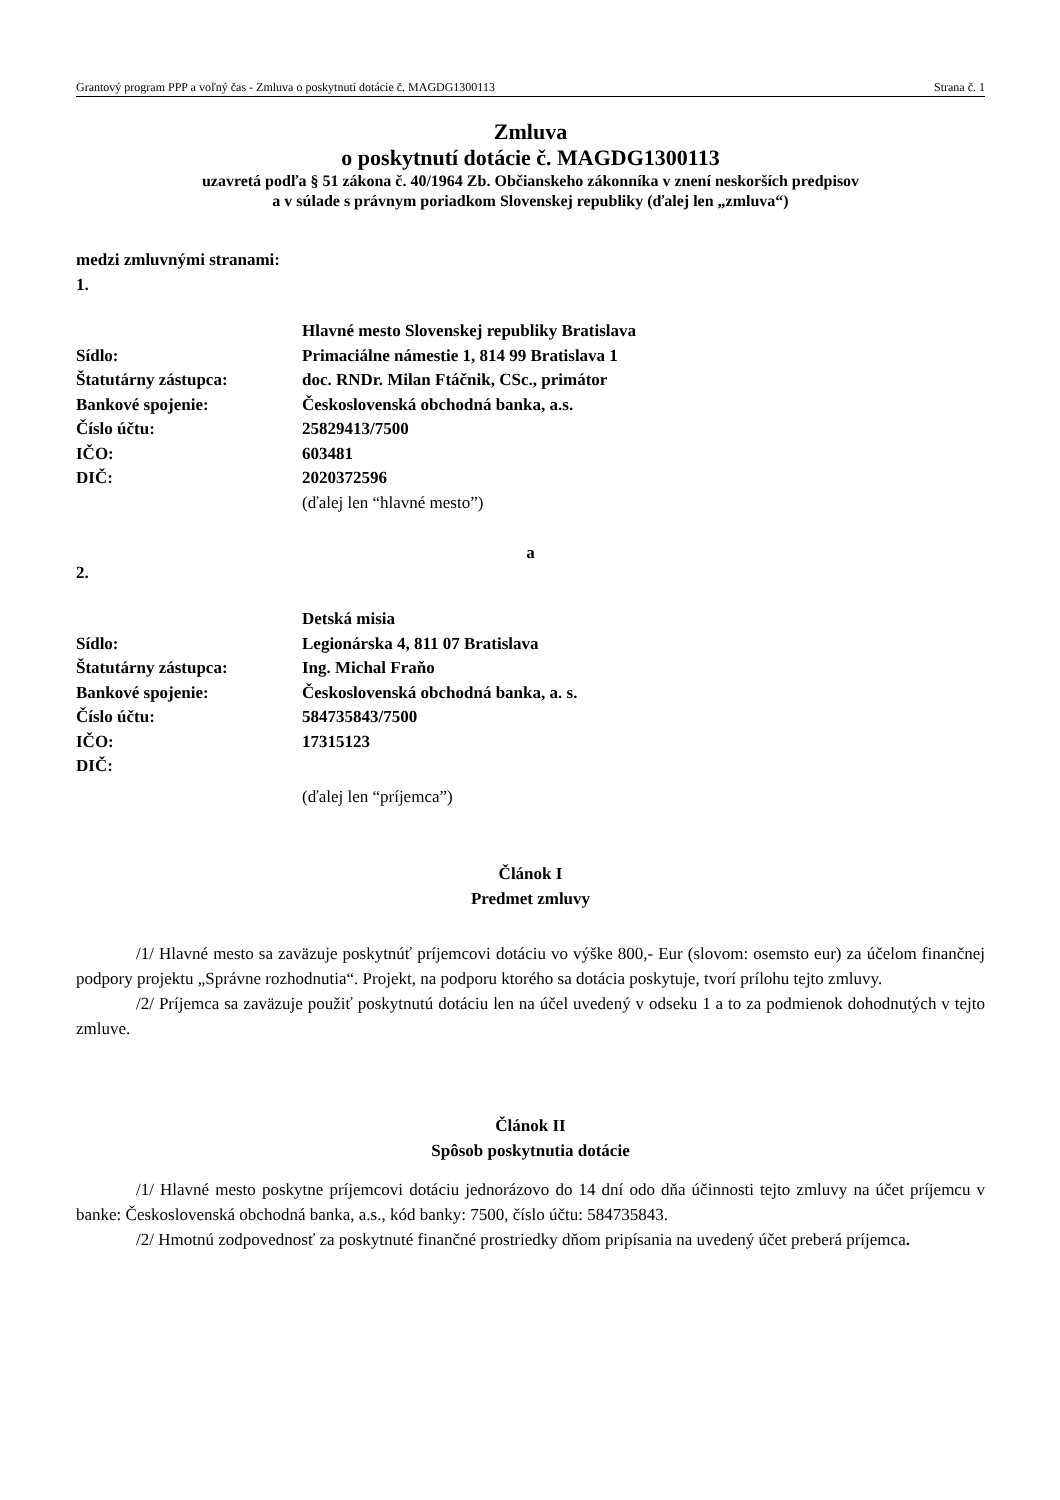Grantový program PPP a voľný čas - Zmluva o poskytnutí dotácie č. MAGDG1300113 Strana č. 1
Zmluva
o poskytnutí dotácie č. MAGDG1300113
uzavretá podľa § 51 zákona č. 40/1964 Zb. Občianskeho zákonníka v znení neskorších predpisov
a v súlade s právnym poriadkom Slovenskej republiky (ďalej len „zmluva“)
medzi zmluvnými stranami:
1.
| | Hlavné mesto Slovenskej republiky Bratislava |
| Sídlo: | Primaciálne námestie 1, 814 99 Bratislava 1 |
| Štatutárny zástupca: | doc. RNDr. Milan Ftáčnik, CSc., primátor |
| Bankové spojenie: | Československá obchodná banka, a.s. |
| Číslo účtu: | 25829413/7500 |
| IČO: | 603481 |
| DIČ: | 2020372596 |
| | (ďalej len “hlavné mesto”) |
a
2.
| | Detská misia |
| Sídlo: | Legionárska 4, 811 07 Bratislava |
| Štatutárny zástupca: | Ing. Michal Fraňo |
| Bankové spojenie: | Československá obchodná banka, a. s. |
| Číslo účtu: | 584735843/7500 |
| IČO: | 17315123 |
| DIČ: | |
| | (ďalej len “príjemca”) |
Článok I
Predmet zmluvy
/1/ Hlavné mesto sa zaväzuje poskytnúť príjemcovi dotáciu vo výške 800,- Eur (slovom: osemsto eur) za účelom finančnej podpory projektu „Správne rozhodnutia“. Projekt, na podporu ktorého sa dotácia poskytuje, tvorí prílohu tejto zmluvy.
/2/ Príjemca sa zaväzuje použiť poskytnutú dotáciu len na účel uvedený v odseku 1 a to za podmienok dohodnutých v tejto zmluve.
Článok II
Spôsob poskytnutia dotácie
/1/ Hlavné mesto poskytne príjemcovi dotáciu jednorázovo do 14 dní odo dňa účinnosti tejto zmluvy na účet príjemcu v banke: Československá obchodná banka, a.s., kód banky: 7500, číslo účtu: 584735843.
/2/ Hmotnú zodpovednosť za poskytnuté finančné prostriedky dňom pripísania na uvedený účet preberá príjemca.